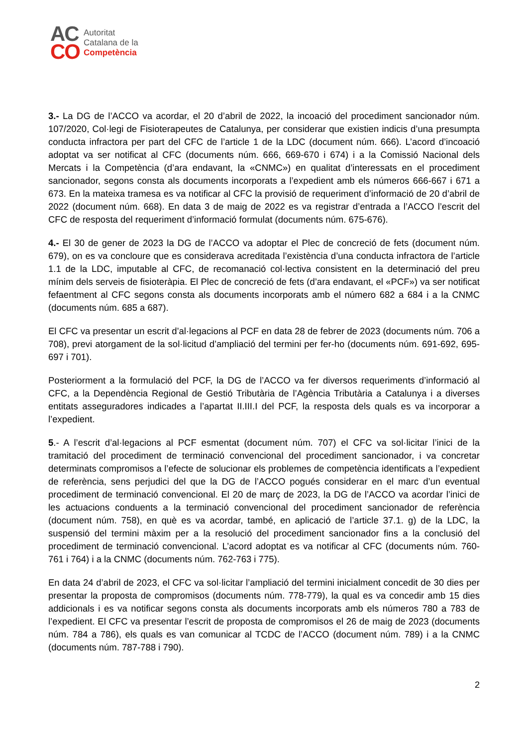AC
CO
Autoritat
Catalana de la
Competència
3.- La DG de l’ACCO va acordar, el 20 d’abril de 2022, la incoació del procediment sancionador núm. 107/2020, Col·legi de Fisioterapeutes de Catalunya, per considerar que existien indicis d’una presumpta conducta infractora per part del CFC de l’article 1 de la LDC (document núm. 666). L’acord d’incoació adoptat va ser notificat al CFC (documents núm. 666, 669-670 i 674) i a la Comissió Nacional dels Mercats i la Competència (d’ara endavant, la «CNMC») en qualitat d’interessats en el procediment sancionador, segons consta als documents incorporats a l’expedient amb els números 666-667 i 671 a 673. En la mateixa tramesa es va notificar al CFC la provisió de requeriment d’informació de 20 d’abril de 2022 (document núm. 668). En data 3 de maig de 2022 es va registrar d’entrada a l’ACCO l’escrit del CFC de resposta del requeriment d’informació formulat (documents núm. 675-676).
4.- El 30 de gener de 2023 la DG de l’ACCO va adoptar el Plec de concreció de fets (document núm. 679), on es va concloure que es considerava acreditada l’existència d’una conducta infractora de l’article 1.1 de la LDC, imputable al CFC, de recomanació col·lectiva consistent en la determinació del preu mínim dels serveis de fisioteràpia. El Plec de concreció de fets (d’ara endavant, el «PCF») va ser notificat fefaentment al CFC segons consta als documents incorporats amb el número 682 a 684 i a la CNMC (documents núm. 685 a 687).
El CFC va presentar un escrit d’al·legacions al PCF en data 28 de febrer de 2023 (documents núm. 706 a 708), previ atorgament de la sol·licitud d’ampliació del termini per fer-ho (documents núm. 691-692, 695-697 i 701).
Posteriorment a la formulació del PCF, la DG de l’ACCO va fer diversos requeriments d’informació al CFC, a la Dependència Regional de Gestió Tributària de l’Agència Tributària a Catalunya i a diverses entitats asseguradores indicades a l’apartat II.III.I del PCF, la resposta dels quals es va incorporar a l’expedient.
5.- A l’escrit d’al·legacions al PCF esmentat (document núm. 707) el CFC va sol·licitar l’inici de la tramitació del procediment de terminació convencional del procediment sancionador, i va concretar determinats compromisos a l’efecte de solucionar els problemes de competència identificats a l’expedient de referència, sens perjudici del que la DG de l’ACCO pogués considerar en el marc d’un eventual procediment de terminació convencional. El 20 de març de 2023, la DG de l’ACCO va acordar l’inici de les actuacions conduents a la terminació convencional del procediment sancionador de referència (document núm. 758), en què es va acordar, també, en aplicació de l’article 37.1. g) de la LDC, la suspensió del termini màxim per a la resolució del procediment sancionador fins a la conclusió del procediment de terminació convencional. L’acord adoptat es va notificar al CFC (documents núm. 760-761 i 764) i a la CNMC (documents núm. 762-763 i 775).
En data 24 d’abril de 2023, el CFC va sol·licitar l’ampliació del termini inicialment concedit de 30 dies per presentar la proposta de compromisos (documents núm. 778-779), la qual es va concedir amb 15 dies addicionals i es va notificar segons consta als documents incorporats amb els números 780 a 783 de l’expedient. El CFC va presentar l’escrit de proposta de compromisos el 26 de maig de 2023 (documents núm. 784 a 786), els quals es van comunicar al TCDC de l’ACCO (document núm. 789) i a la CNMC (documents núm. 787-788 i 790).
2